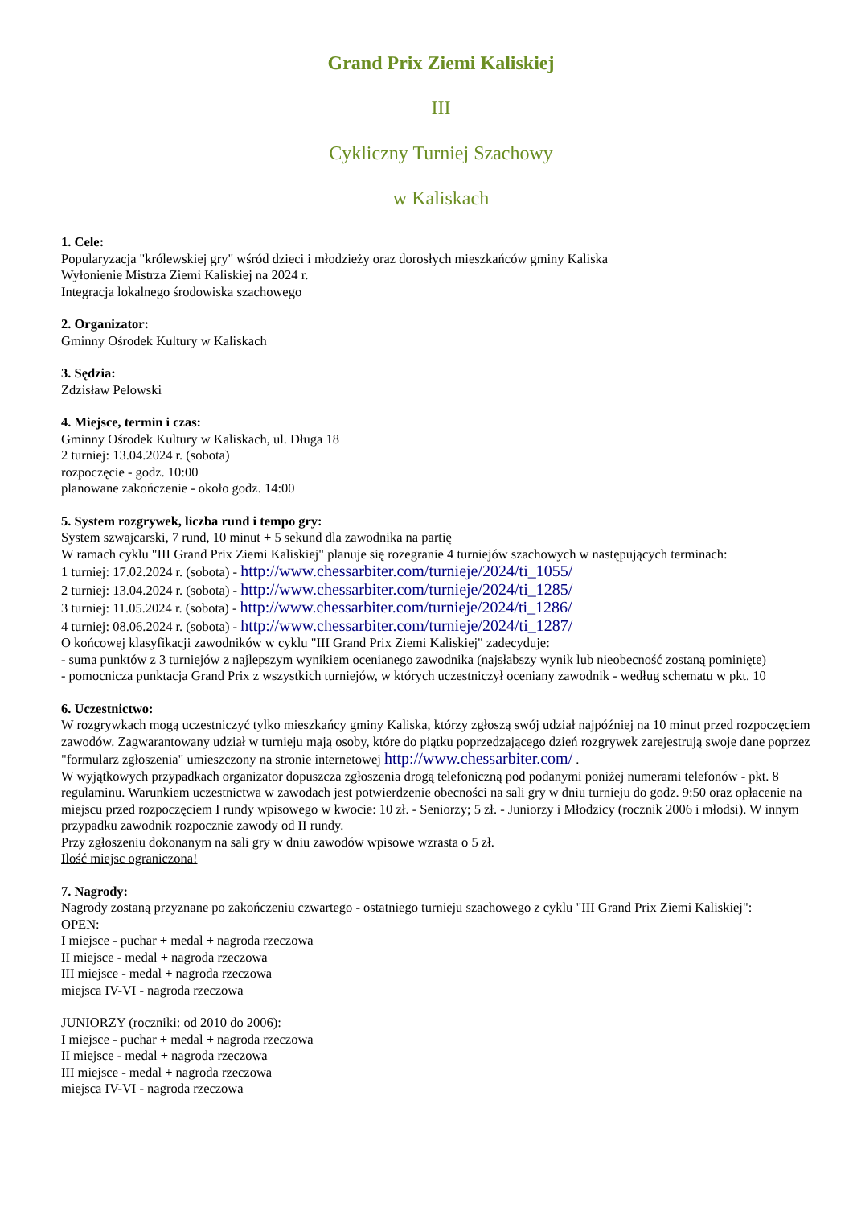Grand Prix Ziemi Kaliskiej
III
Cykliczny Turniej Szachowy
w Kaliskach
1. Cele:
Popularyzacja "królewskiej gry" wśród dzieci i młodzieży oraz dorosłych mieszkańców gminy Kaliska
Wyłonienie Mistrza Ziemi Kaliskiej na 2024 r.
Integracja lokalnego środowiska szachowego
2. Organizator:
Gminny Ośrodek Kultury w Kaliskach
3. Sędzia:
Zdzisław Pelowski
4. Miejsce, termin i czas:
Gminny Ośrodek Kultury w Kaliskach, ul. Długa 18
2 turniej: 13.04.2024 r. (sobota)
rozpoczęcie - godz. 10:00
planowane zakończenie - około godz. 14:00
5. System rozgrywek, liczba rund i tempo gry:
System szwajcarski, 7 rund, 10 minut + 5 sekund dla zawodnika na partię
W ramach cyklu "III Grand Prix Ziemi Kaliskiej" planuje się rozegranie 4 turniejów szachowych w następujących terminach:
1 turniej: 17.02.2024 r. (sobota) - http://www.chessarbiter.com/turnieje/2024/ti_1055/
2 turniej: 13.04.2024 r. (sobota) - http://www.chessarbiter.com/turnieje/2024/ti_1285/
3 turniej: 11.05.2024 r. (sobota) - http://www.chessarbiter.com/turnieje/2024/ti_1286/
4 turniej: 08.06.2024 r. (sobota) - http://www.chessarbiter.com/turnieje/2024/ti_1287/
O końcowej klasyfikacji zawodników w cyklu "III Grand Prix Ziemi Kaliskiej" zadecyduje:
- suma punktów z 3 turniejów z najlepszym wynikiem ocenianego zawodnika (najsłabszy wynik lub nieobecność zostaną pominięte)
- pomocnicza punktacja Grand Prix z wszystkich turniejów, w których uczestniczył oceniany zawodnik - według schematu w pkt. 10
6. Uczestnictwo:
W rozgrywkach mogą uczestniczyć tylko mieszkańcy gminy Kaliska, którzy zgłoszą swój udział najpóźniej na 10 minut przed rozpoczęciem zawodów. Zagwarantowany udział w turnieju mają osoby, które do piątku poprzedzającego dzień rozgrywek zarejestrują swoje dane poprzez "formularz zgłoszenia" umieszczony na stronie internetowej http://www.chessarbiter.com/ .
W wyjątkowych przypadkach organizator dopuszcza zgłoszenia drogą telefoniczną pod podanymi poniżej numerami telefonów - pkt. 8 regulaminu. Warunkiem uczestnictwa w zawodach jest potwierdzenie obecności na sali gry w dniu turnieju do godz. 9:50 oraz opłacenie na miejscu przed rozpoczęciem I rundy wpisowego w kwocie: 10 zł. - Seniorzy; 5 zł. - Juniorzy i Młodzicy (rocznik 2006 i młodsi). W innym przypadku zawodnik rozpocznie zawody od II rundy.
Przy zgłoszeniu dokonanym na sali gry w dniu zawodów wpisowe wzrasta o 5 zł.
Ilość miejsc ograniczona!
7. Nagrody:
Nagrody zostaną przyznane po zakończeniu czwartego - ostatniego turnieju szachowego z cyklu "III Grand Prix Ziemi Kaliskiej":
OPEN:
I miejsce - puchar + medal + nagroda rzeczowa
II miejsce - medal + nagroda rzeczowa
III miejsce - medal + nagroda rzeczowa
miejsca IV-VI - nagroda rzeczowa
JUNIORZY (roczniki: od 2010 do 2006):
I miejsce - puchar + medal + nagroda rzeczowa
II miejsce - medal + nagroda rzeczowa
III miejsce - medal + nagroda rzeczowa
miejsca IV-VI - nagroda rzeczowa